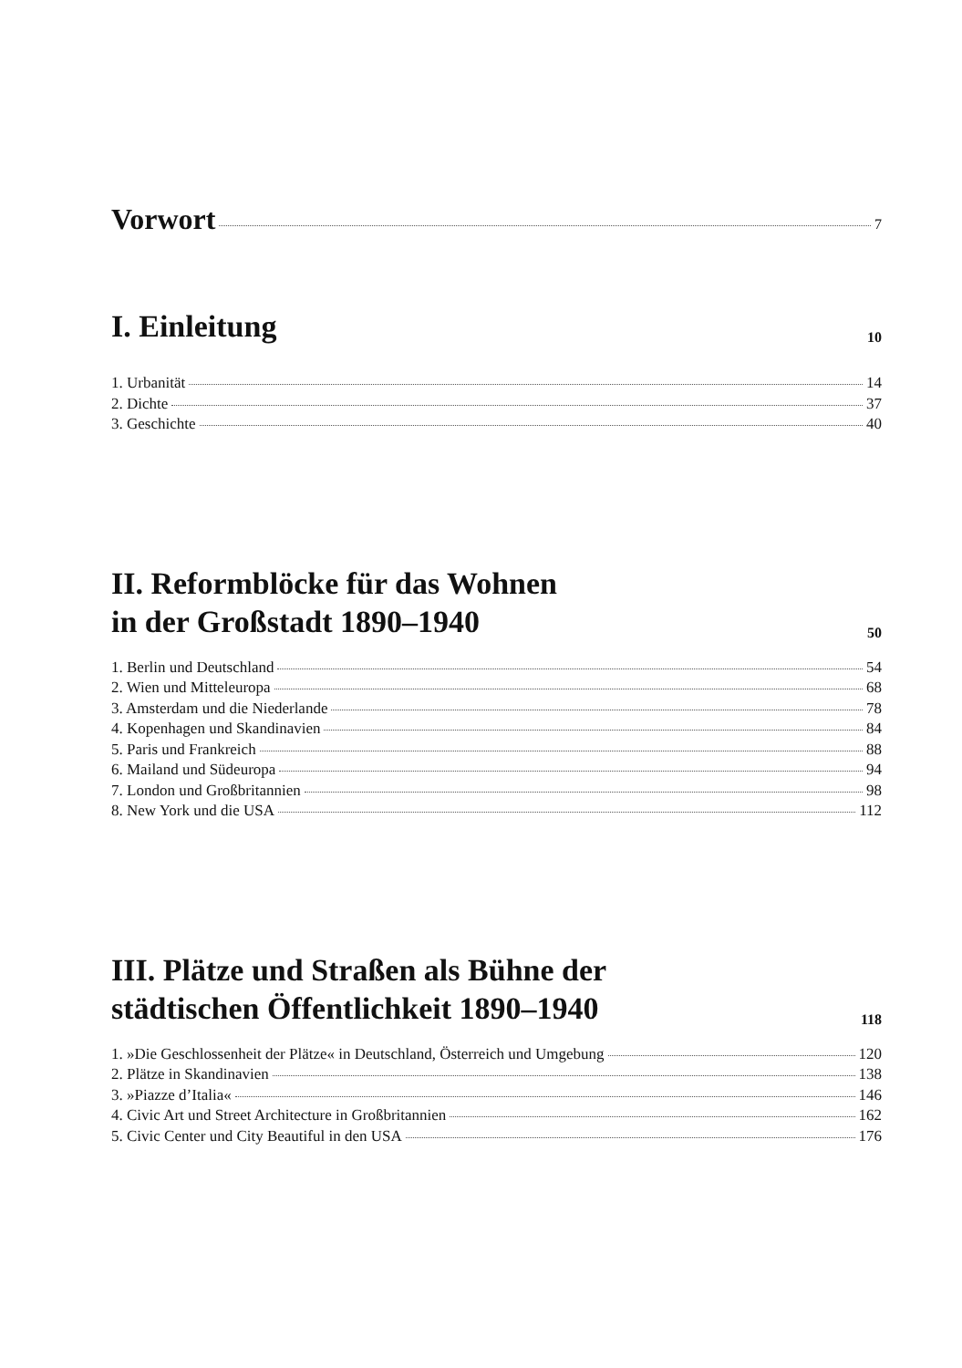Vorwort
7
I. Einleitung
10
1. Urbanität 14
2. Dichte 37
3. Geschichte 40
II. Reformblöcke für das Wohnen
in der Großstadt 1890–1940
50
1. Berlin und Deutschland 54
2. Wien und Mitteleuropa 68
3. Amsterdam und die Niederlande 78
4. Kopenhagen und Skandinavien 84
5. Paris und Frankreich 88
6. Mailand und Südeuropa 94
7. London und Großbritannien 98
8. New York und die USA 112
III. Plätze und Straßen als Bühne der
städtischen Öffentlichkeit 1890–1940
118
1. »Die Geschlossenheit der Plätze« in Deutschland, Österreich und Umgebung 120
2. Plätze in Skandinavien 138
3. »Piazze d’Italia« 146
4. Civic Art und Street Architecture in Großbritannien 162
5. Civic Center und City Beautiful in den USA 176